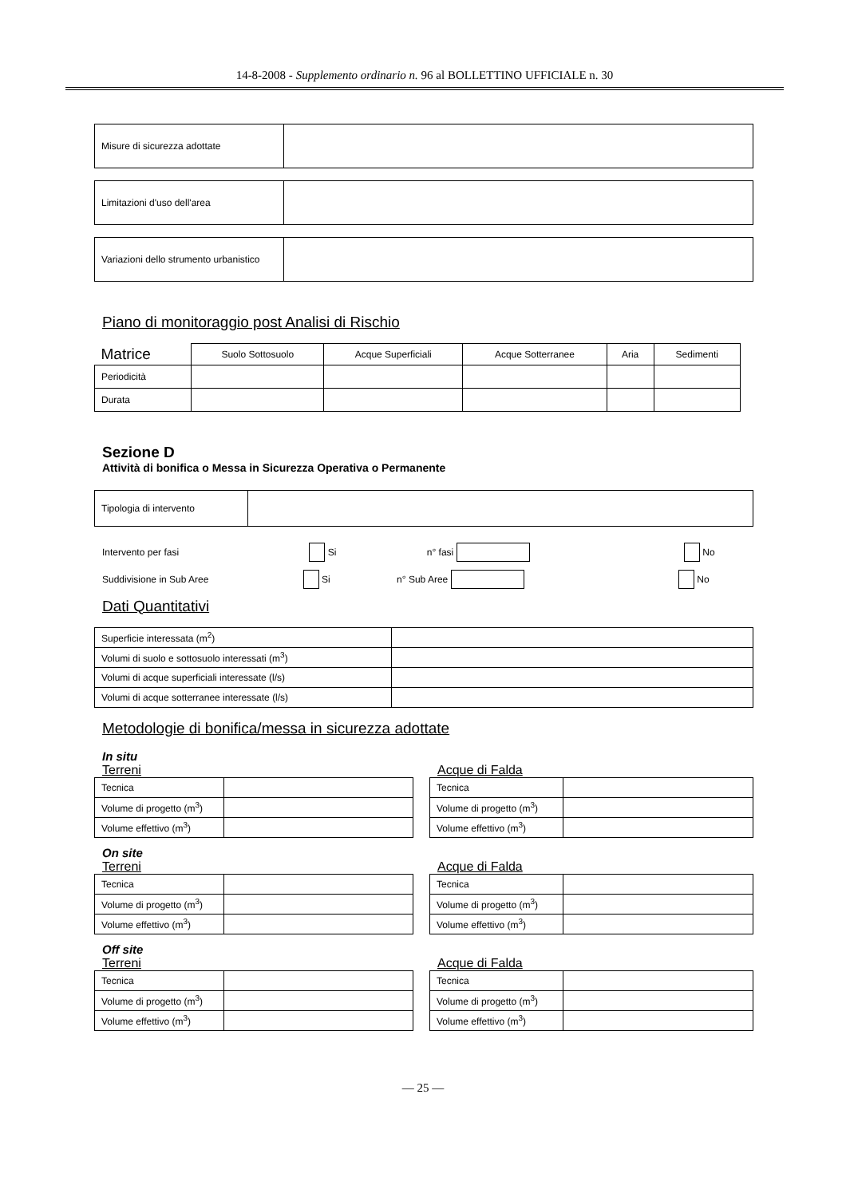14-8-2008 - Supplemento ordinario n. 96 al BOLLETTINO UFFICIALE n. 30
| Misure di sicurezza adottate | |
| Limitazioni d'uso dell'area | |
| Variazioni dello strumento urbanistico | |
Piano di monitoraggio post Analisi di Rischio
| Matrice | Suolo Sottosuolo | Acque Superficiali | Acque Sotterranee | Aria | Sedimenti |
| Periodicità | | | | | |
| Durata | | | | | |
Sezione D
Attività di bonifica o Messa in Sicurezza Operativa o Permanente
| Tipologia di intervento | |
Intervento per fasi Si n° fasi No
Suddivisione in Sub Aree Si n° Sub Aree No
Dati Quantitativi
| Superficie interessata (m<sup>2</sup>) | |
| Volumi di suolo e sottosuolo interessati (m<sup>3</sup>) | |
| Volumi di acque superficiali interessate (l/s) | |
| Volumi di acque sotterranee interessate (l/s) | |
Metodologie di bonifica/messa in sicurezza adottate
In situ
Terreni
| Tecnica | |
| Volume di progetto (m<sup>3</sup>) | |
| Volume effettivo (m<sup>3</sup>) | |
Acque di Falda
| Tecnica | |
| Volume di progetto (m<sup>3</sup>) | |
| Volume effettivo (m<sup>3</sup>) | |
On site
Terreni
| Tecnica | |
| Volume di progetto (m<sup>3</sup>) | |
| Volume effettivo (m<sup>3</sup>) | |
Acque di Falda
| Tecnica | |
| Volume di progetto (m<sup>3</sup>) | |
| Volume effettivo (m<sup>3</sup>) | |
Off site
Terreni
| Tecnica | |
| Volume di progetto (m<sup>3</sup>) | |
| Volume effettivo (m<sup>3</sup>) | |
Acque di Falda
| Tecnica | |
| Volume di progetto (m<sup>3</sup>) | |
| Volume effettivo (m<sup>3</sup>) | |
— 25 —